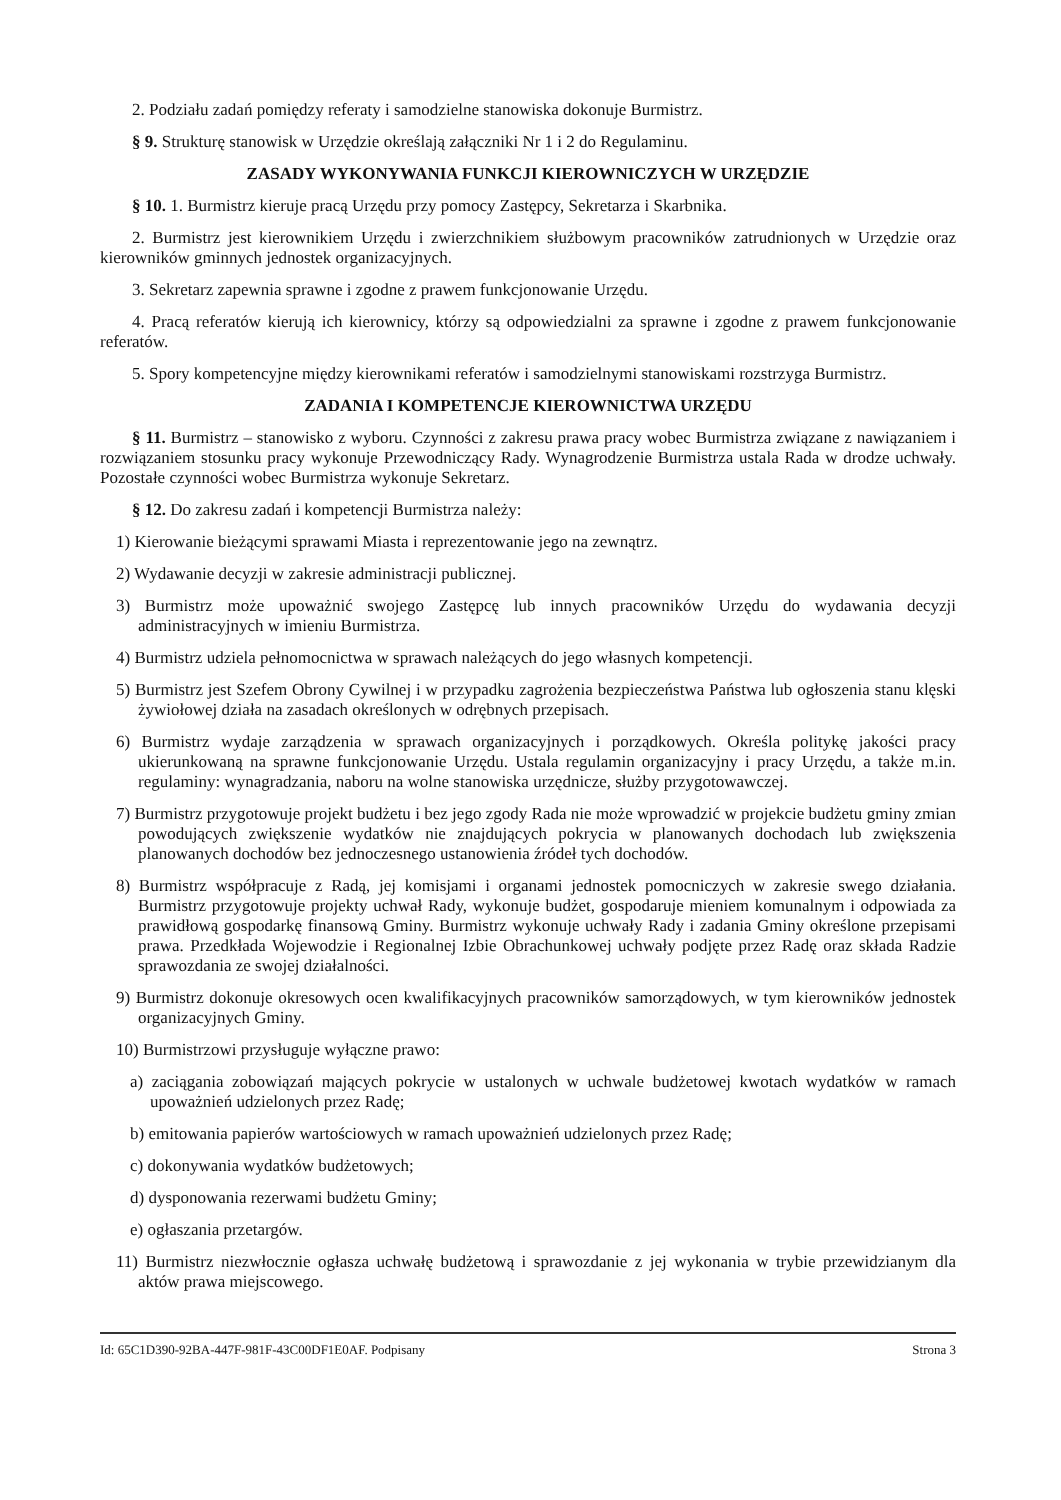2. Podziału zadań pomiędzy referaty i samodzielne stanowiska dokonuje Burmistrz.
§ 9. Strukturę stanowisk w Urzędzie określają załączniki Nr 1 i 2 do Regulaminu.
ZASADY WYKONYWANIA FUNKCJI KIEROWNICZYCH W URZĘDZIE
§ 10. 1. Burmistrz kieruje pracą Urzędu przy pomocy Zastępcy, Sekretarza i Skarbnika.
2. Burmistrz jest kierownikiem Urzędu i zwierzchnikiem służbowym pracowników zatrudnionych w Urzędzie oraz kierowników gminnych jednostek organizacyjnych.
3. Sekretarz zapewnia sprawne i zgodne z prawem funkcjonowanie Urzędu.
4. Pracą referatów kierują ich kierownicy, którzy są odpowiedzialni za sprawne i zgodne z prawem funkcjonowanie referatów.
5. Spory kompetencyjne między kierownikami referatów i samodzielnymi stanowiskami rozstrzyga Burmistrz.
ZADANIA I KOMPETENCJE KIEROWNICTWA URZĘDU
§ 11. Burmistrz – stanowisko z wyboru. Czynności z zakresu prawa pracy wobec Burmistrza związane z nawiązaniem i rozwiązaniem stosunku pracy wykonuje Przewodniczący Rady. Wynagrodzenie Burmistrza ustala Rada w drodze uchwały. Pozostałe czynności wobec Burmistrza wykonuje Sekretarz.
§ 12. Do zakresu zadań i kompetencji Burmistrza należy:
1) Kierowanie bieżącymi sprawami Miasta i reprezentowanie jego na zewnątrz.
2) Wydawanie decyzji w zakresie administracji publicznej.
3) Burmistrz może upoważnić swojego Zastępcę lub innych pracowników Urzędu do wydawania decyzji administracyjnych w imieniu Burmistrza.
4) Burmistrz udziela pełnomocnictwa w sprawach należących do jego własnych kompetencji.
5) Burmistrz jest Szefem Obrony Cywilnej i w przypadku zagrożenia bezpieczeństwa Państwa lub ogłoszenia stanu klęski żywiołowej działa na zasadach określonych w odrębnych przepisach.
6) Burmistrz wydaje zarządzenia w sprawach organizacyjnych i porządkowych. Określa politykę jakości pracy ukierunkowaną na sprawne funkcjonowanie Urzędu. Ustala regulamin organizacyjny i pracy Urzędu, a także m.in. regulaminy: wynagradzania, naboru na wolne stanowiska urzędnicze, służby przygotowawczej.
7) Burmistrz przygotowuje projekt budżetu i bez jego zgody Rada nie może wprowadzić w projekcie budżetu gminy zmian powodujących zwiększenie wydatków nie znajdujących pokrycia w planowanych dochodach lub zwiększenia planowanych dochodów bez jednoczesnego ustanowienia źródeł tych dochodów.
8) Burmistrz współpracuje z Radą, jej komisjami i organami jednostek pomocniczych w zakresie swego działania. Burmistrz przygotowuje projekty uchwał Rady, wykonuje budżet, gospodaruje mieniem komunalnym i odpowiada za prawidłową gospodarkę finansową Gminy. Burmistrz wykonuje uchwały Rady i zadania Gminy określone przepisami prawa. Przedkłada Wojewodzie i Regionalnej Izbie Obrachunkowej uchwały podjęte przez Radę oraz składa Radzie sprawozdania ze swojej działalności.
9) Burmistrz dokonuje okresowych ocen kwalifikacyjnych pracowników samorządowych, w tym kierowników jednostek organizacyjnych Gminy.
10) Burmistrzowi przysługuje wyłączne prawo:
a) zaciągania zobowiązań mających pokrycie w ustalonych w uchwale budżetowej kwotach wydatków w ramach upoważnień udzielonych przez Radę;
b) emitowania papierów wartościowych w ramach upoważnień udzielonych przez Radę;
c) dokonywania wydatków budżetowych;
d) dysponowania rezerwami budżetu Gminy;
e) ogłaszania przetargów.
11) Burmistrz niezwłocznie ogłasza uchwałę budżetową i sprawozdanie z jej wykonania w trybie przewidzianym dla aktów prawa miejscowego.
Id: 65C1D390-92BA-447F-981F-43C00DF1E0AF. Podpisany Strona 3